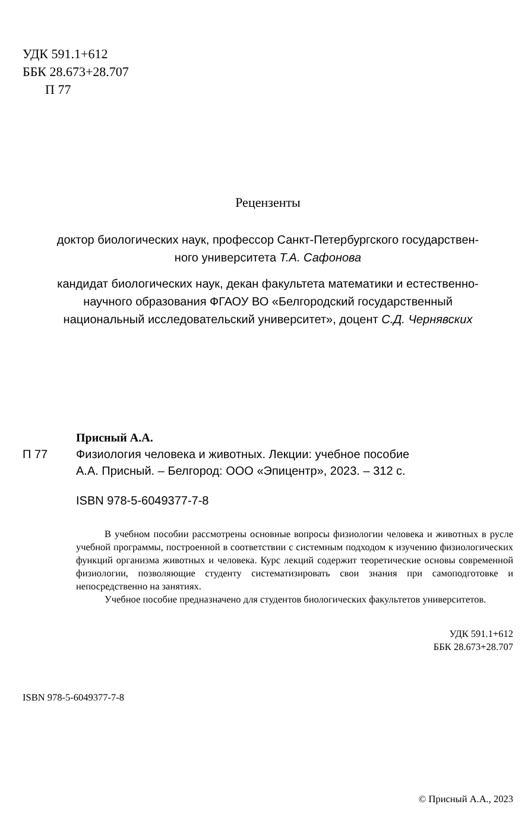УДК 591.1+612
ББК 28.673+28.707
П 77
Рецензенты
доктор биологических наук, профессор Санкт-Петербургского государствен-
ного университета Т.А. Сафонова
кандидат биологических наук, декан факультета математики и естественно-
научного образования ФГАОУ ВО «Белгородский государственный
национальный исследовательский университет», доцент С.Д. Чернявских
Присный А.А.
П 77 Физиология человека и животных. Лекции: учебное пособие
А.А. Присный. – Белгород: ООО «Эпицентр», 2023. – 312 с.
ISBN 978-5-6049377-7-8
В учебном пособии рассмотрены основные вопросы физиологии человека и животных в русле учебной программы, построенной в соответствии с системным подходом к изучению физиологических функций организма животных и человека. Курс лекций содержит теоретические основы современной физиологии, позволяющие студенту систематизировать свои знания при самоподготовке и непосредственно на занятиях.
Учебное пособие предназначено для студентов биологических факультетов университетов.
УДК 591.1+612
ББК 28.673+28.707
ISBN 978-5-6049377-7-8
© Присный А.А., 2023